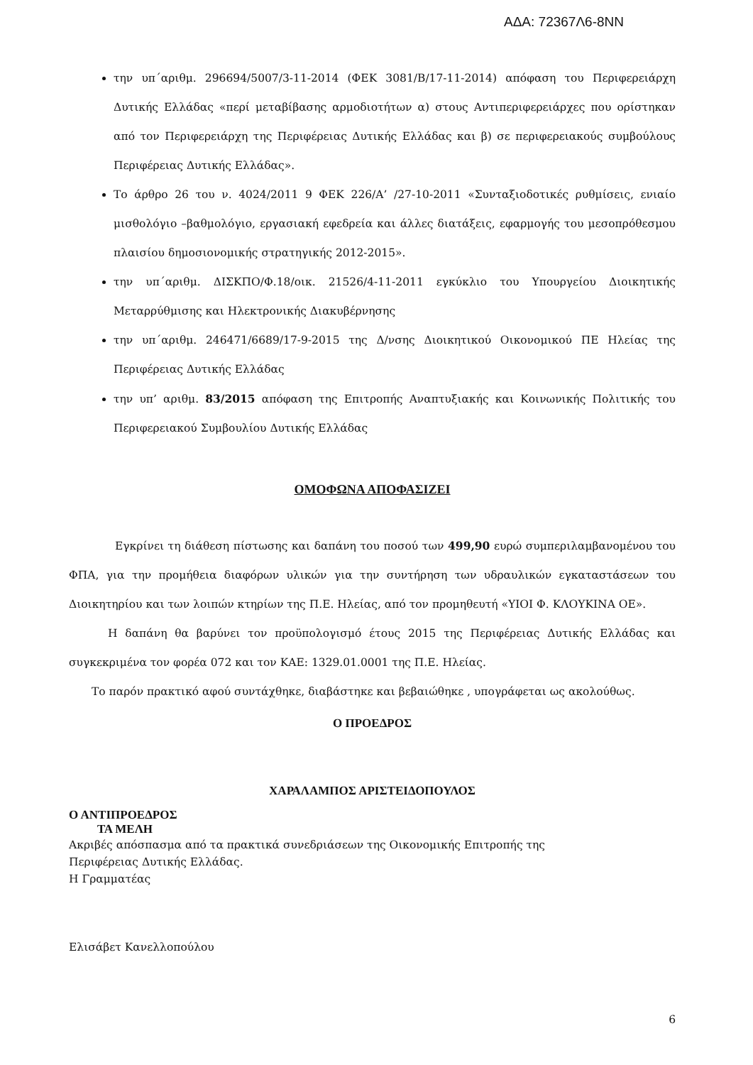ΑΔΑ: 72367Λ6-8ΝΝ
την υπ΄αριθμ. 296694/5007/3-11-2014 (ΦΕΚ 3081/Β/17-11-2014) απόφαση του Περιφερειάρχη Δυτικής Ελλάδας «περί μεταβίβασης αρμοδιοτήτων α) στους Αντιπεριφερειάρχες που ορίστηκαν από τον Περιφερειάρχη της Περιφέρειας Δυτικής Ελλάδας και β) σε περιφερειακούς συμβούλους Περιφέρειας Δυτικής Ελλάδας».
Το άρθρο 26 του ν. 4024/2011 9 ΦΕΚ 226/Α’ /27-10-2011 «Συνταξιοδοτικές ρυθμίσεις, ενιαίο μισθολόγιο –βαθμολόγιο, εργασιακή εφεδρεία και άλλες διατάξεις, εφαρμογής του μεσοπρόθεσμου πλαισίου δημοσιονομικής στρατηγικής 2012-2015».
την υπ΄αριθμ. ΔΙΣΚΠΟ/Φ.18/οικ. 21526/4-11-2011 εγκύκλιο του Υπουργείου Διοικητικής Μεταρρύθμισης και Ηλεκτρονικής Διακυβέρνησης
την υπ΄αριθμ. 246471/6689/17-9-2015 της Δ/νσης Διοικητικού Οικονομικού ΠΕ Ηλείας της Περιφέρειας Δυτικής Ελλάδας
την υπ’ αριθμ. 83/2015 απόφαση της Επιτροπής Αναπτυξιακής και Κοινωνικής Πολιτικής του Περιφερειακού Συμβουλίου Δυτικής Ελλάδας
ΟΜΟΦΩΝΑ ΑΠΟΦΑΣΙΖΕΙ
Εγκρίνει τη διάθεση πίστωσης και δαπάνη του ποσού των 499,90 ευρώ συμπεριλαμβανομένου του ΦΠΑ, για την προμήθεια διαφόρων υλικών για την συντήρηση των υδραυλικών εγκαταστάσεων του Διοικητηρίου και των λοιπών κτηρίων της Π.Ε. Ηλείας, από τον προμηθευτή «ΥΙΟΙ Φ. ΚΛΟΥΚΙΝΑ ΟΕ».
Η δαπάνη θα βαρύνει τον προϋπολογισμό έτους 2015 της Περιφέρειας Δυτικής Ελλάδας και συγκεκριμένα τον φορέα 072 και τον ΚΑΕ: 1329.01.0001 της Π.Ε. Ηλείας.
Το παρόν πρακτικό αφού συντάχθηκε, διαβάστηκε και βεβαιώθηκε , υπογράφεται ως ακολούθως.
Ο ΠΡΟΕΔΡΟΣ
ΧΑΡΑΛΑΜΠΟΣ ΑΡΙΣΤΕΙΔΟΠΟΥΛΟΣ
Ο ΑΝΤΙΠΡΟΕΔΡΟΣ
ΤΑ ΜΕΛΗ
Ακριβές απόσπασμα από τα πρακτικά συνεδριάσεων της Οικονομικής Επιτροπής της
Περιφέρειας Δυτικής Ελλάδας.
Η Γραμματέας
Ελισάβετ Κανελλοπούλου
6